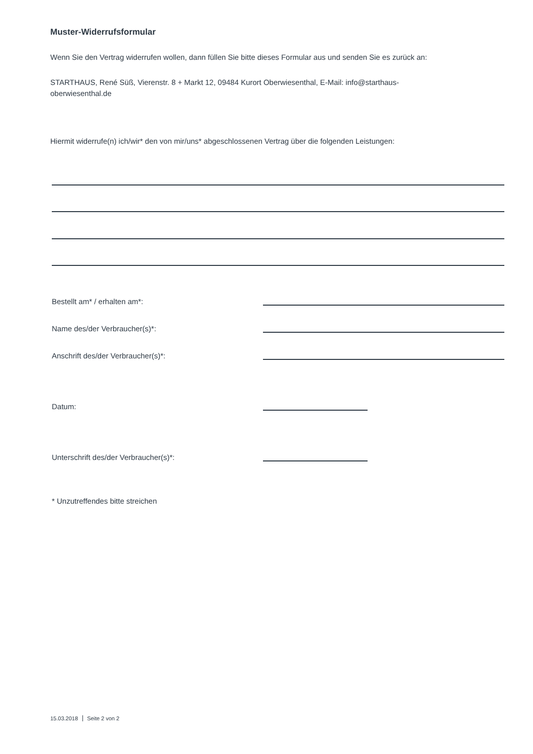Muster-Widerrufsformular
Wenn Sie den Vertrag widerrufen wollen, dann füllen Sie bitte dieses Formular aus und senden Sie es zurück an:
STARTHAUS, René Süß, Vierenstr. 8 + Markt 12, 09484 Kurort Oberwiesenthal, E-Mail: info@starthaus-
oberwiesenthal.de
Hiermit widerrufe(n) ich/wir* den von mir/uns* abgeschlossenen Vertrag über die folgenden Leistungen:
Bestellt am* / erhalten am*:
Name des/der Verbraucher(s)*:
Anschrift des/der Verbraucher(s)*:
Datum:
Unterschrift des/der Verbraucher(s)*:
* Unzutreffendes bitte streichen
15.03.2018 Seite 2 von 2